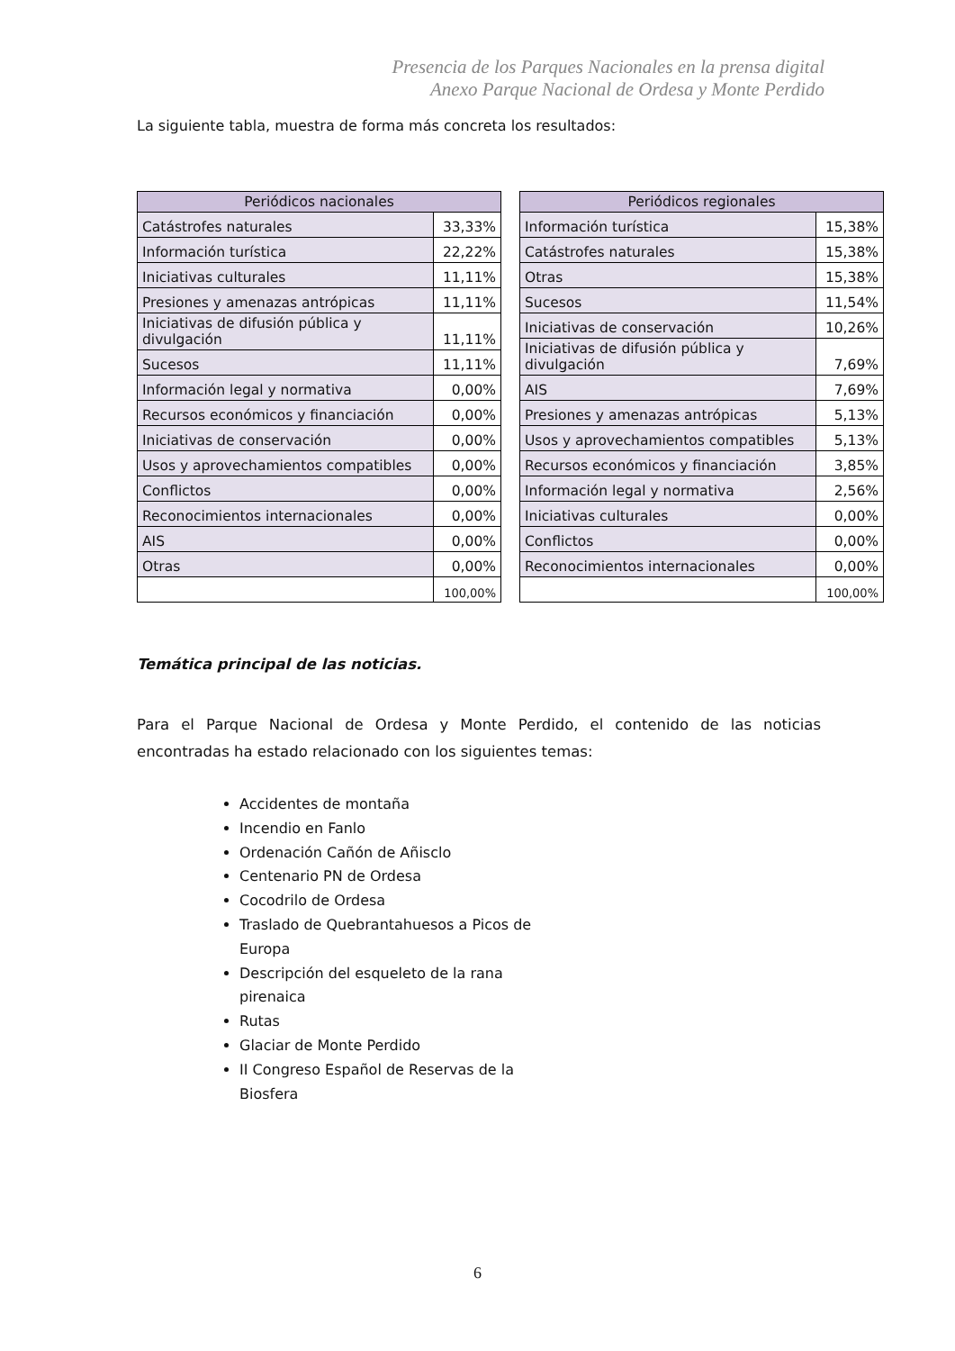Presencia de los Parques Nacionales en la prensa digital
Anexo Parque Nacional de Ordesa y Monte Perdido
La siguiente tabla, muestra de forma más concreta los resultados:
| Periódicos nacionales | |
| --- | --- |
| Catástrofes naturales | 33,33% |
| Información turística | 22,22% |
| Iniciativas culturales | 11,11% |
| Presiones y amenazas antrópicas | 11,11% |
| Iniciativas de difusión pública y divulgación | 11,11% |
| Sucesos | 11,11% |
| Información legal y normativa | 0,00% |
| Recursos económicos y financiación | 0,00% |
| Iniciativas de conservación | 0,00% |
| Usos y aprovechamientos compatibles | 0,00% |
| Conflictos | 0,00% |
| Reconocimientos internacionales | 0,00% |
| AIS | 0,00% |
| Otras | 0,00% |
| | 100,00% |
| Periódicos regionales | |
| --- | --- |
| Información turística | 15,38% |
| Catástrofes naturales | 15,38% |
| Otras | 15,38% |
| Sucesos | 11,54% |
| Iniciativas de conservación | 10,26% |
| Iniciativas de difusión pública y divulgación | 7,69% |
| AIS | 7,69% |
| Presiones y amenazas antrópicas | 5,13% |
| Usos y aprovechamientos compatibles | 5,13% |
| Recursos económicos y financiación | 3,85% |
| Información legal y normativa | 2,56% |
| Iniciativas culturales | 0,00% |
| Conflictos | 0,00% |
| Reconocimientos internacionales | 0,00% |
| | 100,00% |
Temática principal de las noticias.
Para el Parque Nacional de Ordesa y Monte Perdido, el contenido de las noticias encontradas ha estado relacionado con los siguientes temas:
Accidentes de montaña
Incendio en Fanlo
Ordenación Cañón de Añisclo
Centenario PN de Ordesa
Cocodrilo de Ordesa
Traslado de Quebrantahuesos a Picos de Europa
Descripción del esqueleto de la rana pirenaica
Rutas
Glaciar de Monte Perdido
II Congreso Español de Reservas de la Biosfera
6